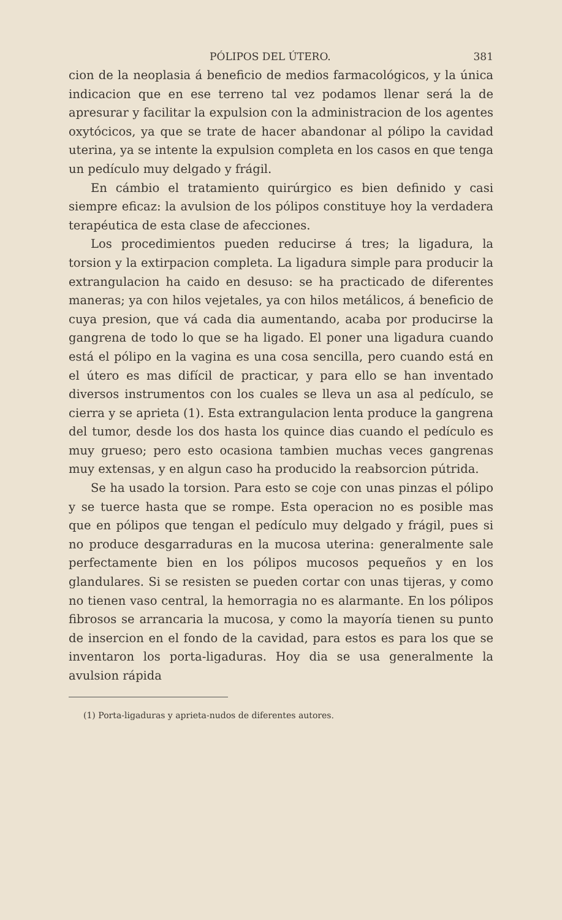PÓLIPOS DEL ÚTERO. 381
cion de la neoplasia á beneficio de medios farmacológicos, y la única indicacion que en ese terreno tal vez podamos llenar será la de apresurar y facilitar la expulsion con la administracion de los agentes oxytócicos, ya que se trate de hacer abandonar al pólipo la cavidad uterina, ya se intente la expulsion completa en los casos en que tenga un pedículo muy delgado y frágil.
En cámbio el tratamiento quirúrgico es bien definido y casi siempre eficaz: la avulsion de los pólipos constituye hoy la verdadera terapéutica de esta clase de afecciones.
Los procedimientos pueden reducirse á tres; la ligadura, la torsion y la extirpacion completa. La ligadura simple para producir la extrangulacion ha caido en desuso: se ha practicado de diferentes maneras; ya con hilos vejetales, ya con hilos metálicos, á beneficio de cuya presion, que vá cada dia aumentando, acaba por producirse la gangrena de todo lo que se ha ligado. El poner una ligadura cuando está el pólipo en la vagina es una cosa sencilla, pero cuando está en el útero es mas difícil de practicar, y para ello se han inventado diversos instrumentos con los cuales se lleva un asa al pedículo, se cierra y se aprieta (1). Esta extrangulacion lenta produce la gangrena del tumor, desde los dos hasta los quince dias cuando el pedículo es muy grueso; pero esto ocasiona tambien muchas veces gangrenas muy extensas, y en algun caso ha producido la reabsorcion pútrida.
Se ha usado la torsion. Para esto se coje con unas pinzas el pólipo y se tuerce hasta que se rompe. Esta operacion no es posible mas que en pólipos que tengan el pedículo muy delgado y frágil, pues si no produce desgarraduras en la mucosa uterina: generalmente sale perfectamente bien en los pólipos mucosos pequeños y en los glandulares. Si se resisten se pueden cortar con unas tijeras, y como no tienen vaso central, la hemorragia no es alarmante. En los pólipos fibrosos se arrancaria la mucosa, y como la mayoría tienen su punto de insercion en el fondo de la cavidad, para estos es para los que se inventaron los porta-ligaduras. Hoy dia se usa generalmente la avulsion rápida
(1) Porta-ligaduras y aprieta-nudos de diferentes autores.